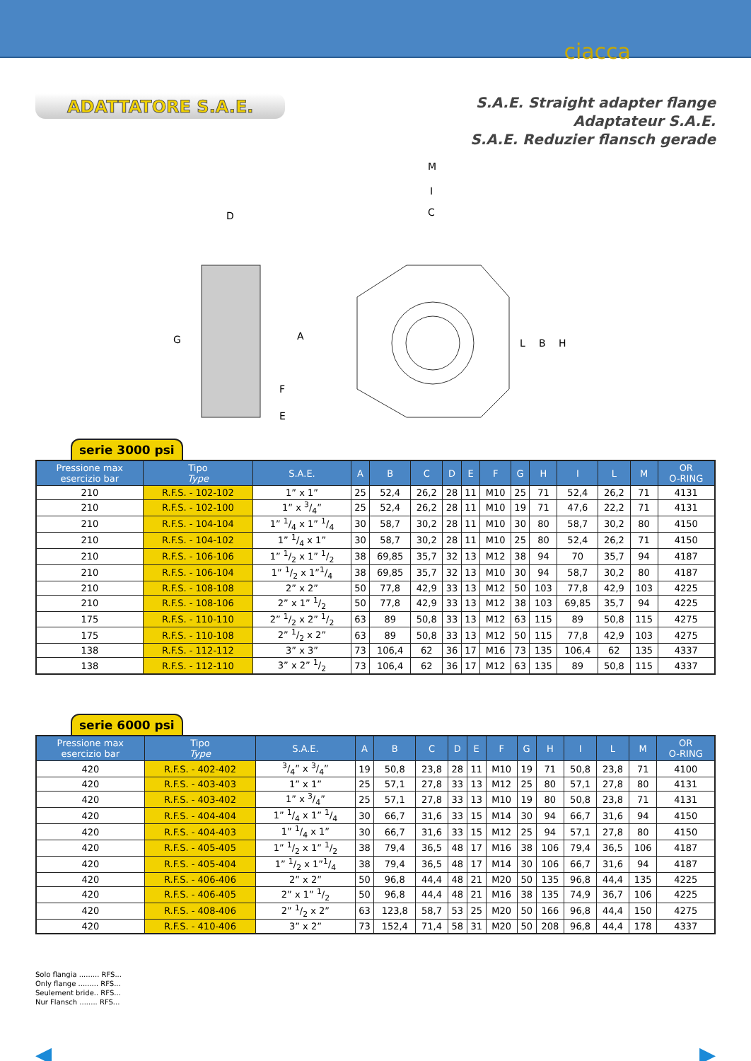ciacca
ADATTATORE S.A.E.
S.A.E. Straight adapter flange
Adaptateur S.A.E.
S.A.E. Reduzier flansch gerade
D
M
I
C
G
A
F
E
L
B
H
serie 3000 psi
| Pressione max esercizio bar | Tipo Type | S.A.E. | A | B | C | D | E | F | G | H | I | L | M | OR O-RING |
| --- | --- | --- | --- | --- | --- | --- | --- | --- | --- | --- | --- | --- | --- | --- |
| 210 | R.F.S. - 102-102 | 1” x 1” | 25 | 52,4 | 26,2 | 28 | 11 | M10 | 25 | 71 | 52,4 | 26,2 | 71 | 4131 |
| 210 | R.F.S. - 102-100 | 1” x 3/4” | 25 | 52,4 | 26,2 | 28 | 11 | M10 | 19 | 71 | 47,6 | 22,2 | 71 | 4131 |
| 210 | R.F.S. - 104-104 | 1” 1/4 x 1” 1/4 | 30 | 58,7 | 30,2 | 28 | 11 | M10 | 30 | 80 | 58,7 | 30,2 | 80 | 4150 |
| 210 | R.F.S. - 104-102 | 1” 1/4 x 1” | 30 | 58,7 | 30,2 | 28 | 11 | M10 | 25 | 80 | 52,4 | 26,2 | 71 | 4150 |
| 210 | R.F.S. - 106-106 | 1” 1/2 x 1” 1/2 | 38 | 69,85 | 35,7 | 32 | 13 | M12 | 38 | 94 | 70 | 35,7 | 94 | 4187 |
| 210 | R.F.S. - 106-104 | 1” 1/2 x 1”1/4 | 38 | 69,85 | 35,7 | 32 | 13 | M10 | 30 | 94 | 58,7 | 30,2 | 80 | 4187 |
| 210 | R.F.S. - 108-108 | 2” x 2” | 50 | 77,8 | 42,9 | 33 | 13 | M12 | 50 | 103 | 77,8 | 42,9 | 103 | 4225 |
| 210 | R.F.S. - 108-106 | 2” x 1” 1/2 | 50 | 77,8 | 42,9 | 33 | 13 | M12 | 38 | 103 | 69,85 | 35,7 | 94 | 4225 |
| 175 | R.F.S. - 110-110 | 2” 1/2 x 2” 1/2 | 63 | 89 | 50,8 | 33 | 13 | M12 | 63 | 115 | 89 | 50,8 | 115 | 4275 |
| 175 | R.F.S. - 110-108 | 2” 1/2 x 2” | 63 | 89 | 50,8 | 33 | 13 | M12 | 50 | 115 | 77,8 | 42,9 | 103 | 4275 |
| 138 | R.F.S. - 112-112 | 3” x 3” | 73 | 106,4 | 62 | 36 | 17 | M16 | 73 | 135 | 106,4 | 62 | 135 | 4337 |
| 138 | R.F.S. - 112-110 | 3” x 2” 1/2 | 73 | 106,4 | 62 | 36 | 17 | M12 | 63 | 135 | 89 | 50,8 | 115 | 4337 |
serie 6000 psi
| Pressione max esercizio bar | Tipo Type | S.A.E. | A | B | C | D | E | F | G | H | I | L | M | OR O-RING |
| --- | --- | --- | --- | --- | --- | --- | --- | --- | --- | --- | --- | --- | --- | --- |
| 420 | R.F.S. - 402-402 | 3/4” x 3/4” | 19 | 50,8 | 23,8 | 28 | 11 | M10 | 19 | 71 | 50,8 | 23,8 | 71 | 4100 |
| 420 | R.F.S. - 403-403 | 1” x 1” | 25 | 57,1 | 27,8 | 33 | 13 | M12 | 25 | 80 | 57,1 | 27,8 | 80 | 4131 |
| 420 | R.F.S. - 403-402 | 1” x 3/4” | 25 | 57,1 | 27,8 | 33 | 13 | M10 | 19 | 80 | 50,8 | 23,8 | 71 | 4131 |
| 420 | R.F.S. - 404-404 | 1” 1/4 x 1” 1/4 | 30 | 66,7 | 31,6 | 33 | 15 | M14 | 30 | 94 | 66,7 | 31,6 | 94 | 4150 |
| 420 | R.F.S. - 404-403 | 1” 1/4 x 1” | 30 | 66,7 | 31,6 | 33 | 15 | M12 | 25 | 94 | 57,1 | 27,8 | 80 | 4150 |
| 420 | R.F.S. - 405-405 | 1” 1/2 x 1” 1/2 | 38 | 79,4 | 36,5 | 48 | 17 | M16 | 38 | 106 | 79,4 | 36,5 | 106 | 4187 |
| 420 | R.F.S. - 405-404 | 1” 1/2 x 1”1/4 | 38 | 79,4 | 36,5 | 48 | 17 | M14 | 30 | 106 | 66,7 | 31,6 | 94 | 4187 |
| 420 | R.F.S. - 406-406 | 2” x 2” | 50 | 96,8 | 44,4 | 48 | 21 | M20 | 50 | 135 | 96,8 | 44,4 | 135 | 4225 |
| 420 | R.F.S. - 406-405 | 2” x 1” 1/2 | 50 | 96,8 | 44,4 | 48 | 21 | M16 | 38 | 135 | 74,9 | 36,7 | 106 | 4225 |
| 420 | R.F.S. - 408-406 | 2” 1/2 x 2” | 63 | 123,8 | 58,7 | 53 | 25 | M20 | 50 | 166 | 96,8 | 44,4 | 150 | 4275 |
| 420 | R.F.S. - 410-406 | 3” x 2” | 73 | 152,4 | 71,4 | 58 | 31 | M20 | 50 | 208 | 96,8 | 44,4 | 178 | 4337 |
Solo flangia ......... RFS...
Only flange ......... RFS...
Seulement bride.. RFS...
Nur Flansch ........ RFS...
◀ ▶